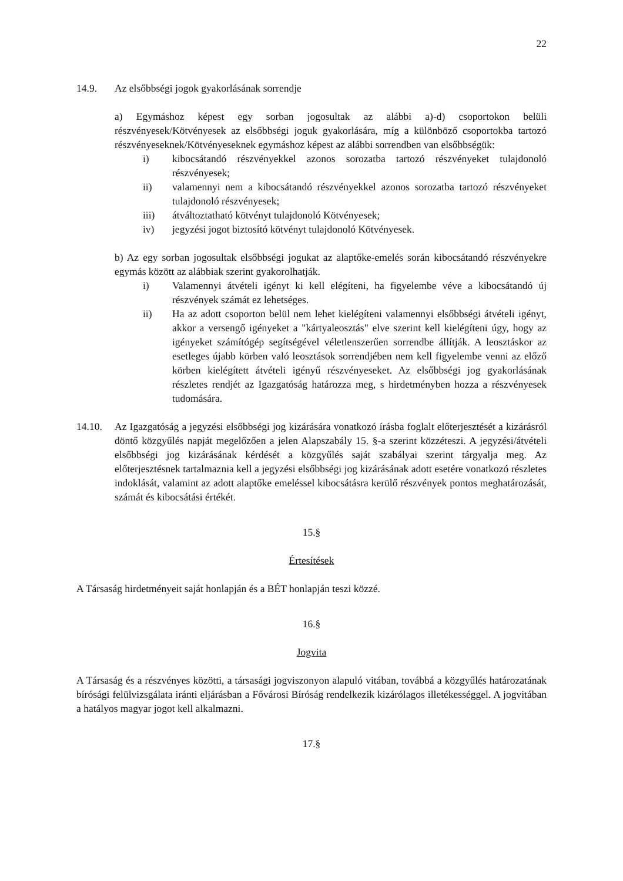22
14.9. Az elsőbbségi jogok gyakorlásának sorrendje
a) Egymáshoz képest egy sorban jogosultak az alábbi a)-d) csoportokon belüli részvényesek/Kötvényesek az elsőbbségi joguk gyakorlására, míg a különböző csoportokba tartozó részvényeseknek/Kötvényeseknek egymáshoz képest az alábbi sorrendben van elsőbbségük:
i) kibocsátandó részvényekkel azonos sorozatba tartozó részvényeket tulajdonoló részvényesek;
ii) valamennyi nem a kibocsátandó részvényekkel azonos sorozatba tartozó részvényeket tulajdonoló részvényesek;
iii) átváltoztatható kötvényt tulajdonoló Kötvényesek;
iv) jegyzési jogot biztosító kötvényt tulajdonoló Kötvényesek.
b) Az egy sorban jogosultak elsőbbségi jogukat az alaptőke-emelés során kibocsátandó részvényekre egymás között az alábbiak szerint gyakorolhatják.
i) Valamennyi átvételi igényt ki kell elégíteni, ha figyelembe véve a kibocsátandó új részvények számát ez lehetséges.
ii) Ha az adott csoporton belül nem lehet kielégíteni valamennyi elsőbbségi átvételi igényt, akkor a versengő igényeket a "kártyaleosztás" elve szerint kell kielégíteni úgy, hogy az igényeket számítógép segítségével véletlenszerűen sorrendbe állítják. A leosztáskor az esetleges újabb körben való leosztások sorrendjében nem kell figyelembe venni az előző körben kielégített átvételi igényű részvényeseket. Az elsőbbségi jog gyakorlásának részletes rendjét az Igazgatóság határozza meg, s hirdetményben hozza a részvényesek tudomására.
14.10. Az Igazgatóság a jegyzési elsőbbségi jog kizárására vonatkozó írásba foglalt előterjesztését a kizárásról döntő közgyűlés napját megelőzően a jelen Alapszabály 15. §-a szerint közzéteszi. A jegyzési/átvételi elsőbbségi jog kizárásának kérdését a közgyűlés saját szabályai szerint tárgyalja meg. Az előterjesztésnek tartalmaznia kell a jegyzési elsőbbségi jog kizárásának adott esetére vonatkozó részletes indoklását, valamint az adott alaptőke emeléssel kibocsátásra kerülő részvények pontos meghatározását, számát és kibocsátási értékét.
15.§
Értesítések
A Társaság hirdetményeit saját honlapján és a BÉT honlapján teszi közzé.
16.§
Jogvita
A Társaság és a részvényes közötti, a társasági jogviszonyon alapuló vitában, továbbá a közgyűlés határozatának bírósági felülvizsgálata iránti eljárásban a Fővárosi Bíróság rendelkezik kizárólagos illetékességgel. A jogvitában a hatályos magyar jogot kell alkalmazni.
17.§